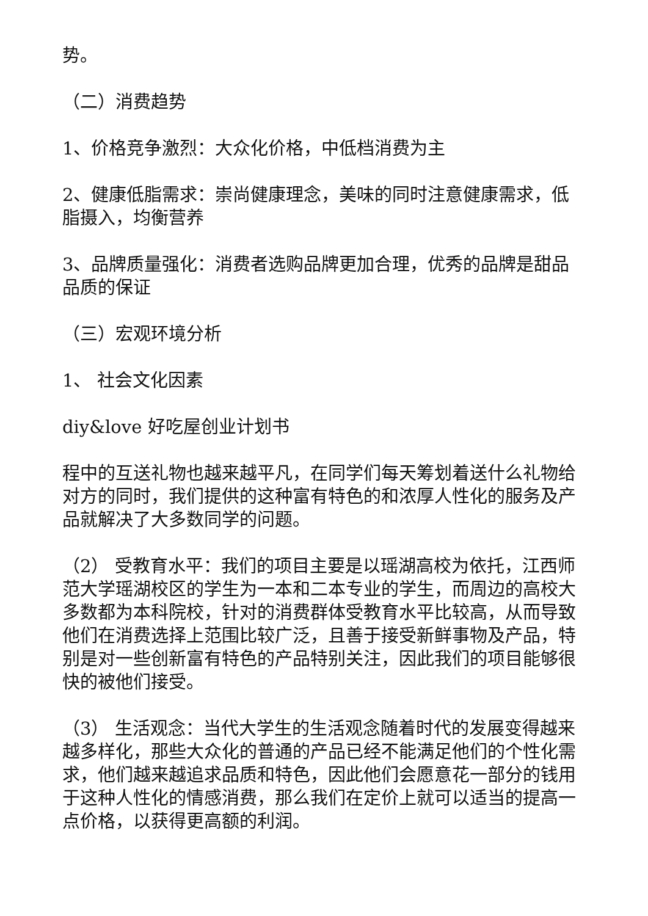势。
（二）消费趋势
1、价格竞争激烈：大众化价格，中低档消费为主
2、健康低脂需求：崇尚健康理念，美味的同时注意健康需求，低脂摄入，均衡营养
3、品牌质量强化：消费者选购品牌更加合理，优秀的品牌是甜品品质的保证
（三）宏观环境分析
1、 社会文化因素
diy&love 好吃屋创业计划书
程中的互送礼物也越来越平凡，在同学们每天筹划着送什么礼物给对方的同时，我们提供的这种富有特色的和浓厚人性化的服务及产品就解决了大多数同学的问题。
（2） 受教育水平：我们的项目主要是以瑶湖高校为依托，江西师范大学瑶湖校区的学生为一本和二本专业的学生，而周边的高校大多数都为本科院校，针对的消费群体受教育水平比较高，从而导致他们在消费选择上范围比较广泛，且善于接受新鲜事物及产品，特别是对一些创新富有特色的产品特别关注，因此我们的项目能够很快的被他们接受。
（3） 生活观念：当代大学生的生活观念随着时代的发展变得越来越多样化，那些大众化的普通的产品已经不能满足他们的个性化需求，他们越来越追求品质和特色，因此他们会愿意花一部分的钱用于这种人性化的情感消费，那么我们在定价上就可以适当的提高一点价格，以获得更高额的利润。